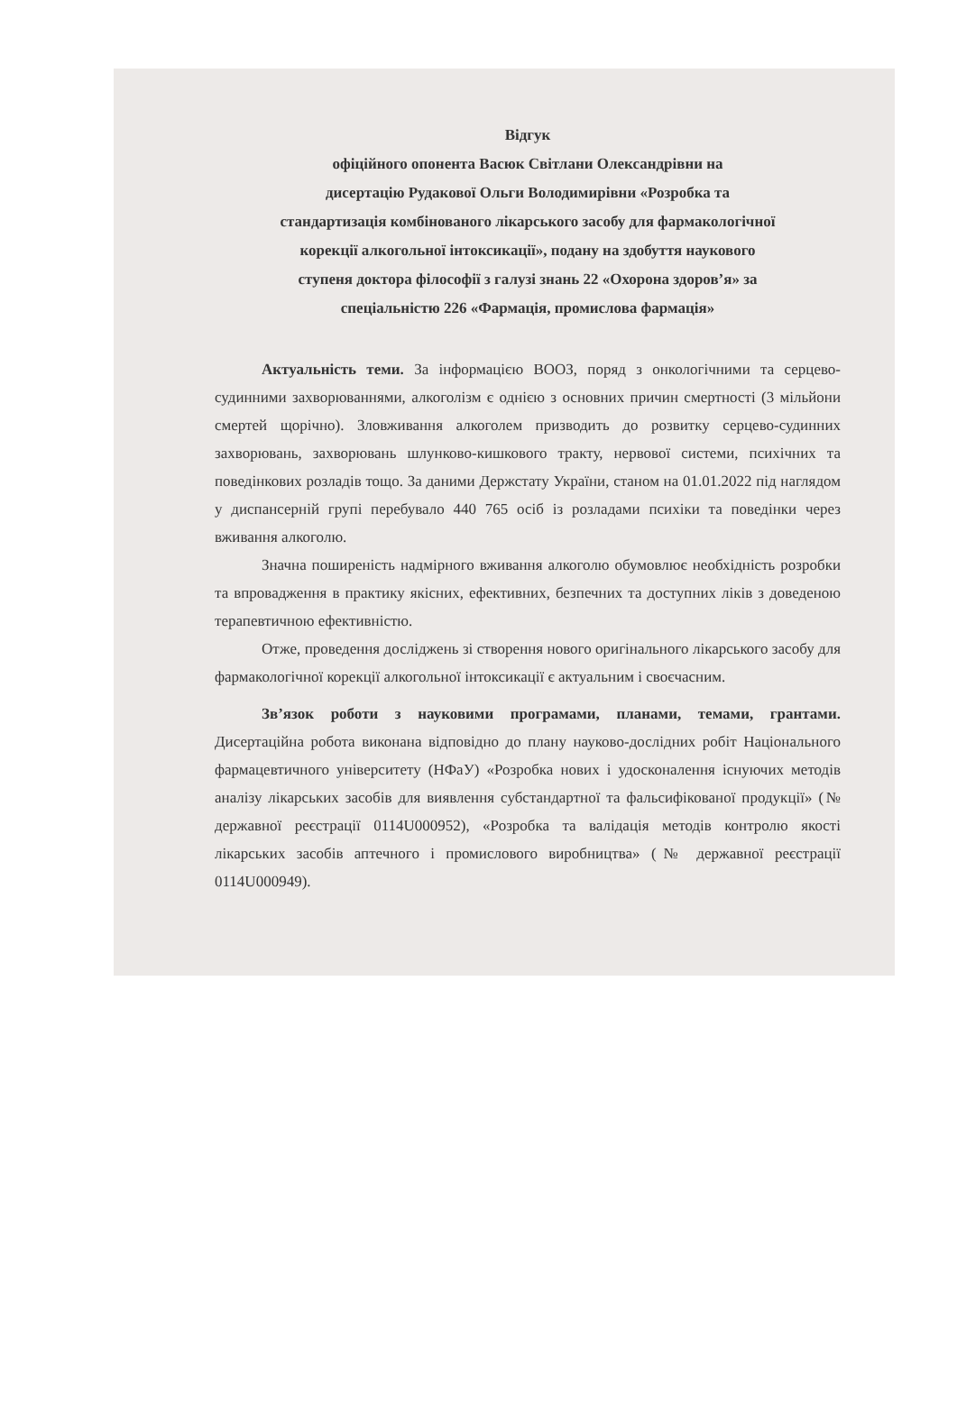Відгук
офіційного опонента Васюк Світлани Олександрівни на
дисертацію Рудакової Ольги Володимирівни «Розробка та
стандартизація комбінованого лікарського засобу для фармакологічної
корекції алкогольної інтоксикації», подану на здобуття наукового
ступеня доктора філософії з галузі знань 22 «Охорона здоров’я» за
спеціальністю 226 «Фармація, промислова фармація»
Актуальність теми. За інформацією ВООЗ, поряд з онкологічними та серцево-судинними захворюваннями, алкоголізм є однією з основних причин смертності (3 мільйони смертей щорічно). Зловживання алкоголем призводить до розвитку серцево-судинних захворювань, захворювань шлунково-кишкового тракту, нервової системи, психічних та поведінкових розладів тощо. За даними Держстату України, станом на 01.01.2022 під наглядом у диспансерній групі перебувало 440 765 осіб із розладами психіки та поведінки через вживання алкоголю.
Значна поширеність надмірного вживання алкоголю обумовлює необхідність розробки та впровадження в практику якісних, ефективних, безпечних та доступних ліків з доведеною терапевтичною ефективністю.
Отже, проведення досліджень зі створення нового оригінального лікарського засобу для фармакологічної корекції алкогольної інтоксикації є актуальним і своєчасним.
Зв’язок роботи з науковими програмами, планами, темами, грантами. Дисертаційна робота виконана відповідно до плану науково-дослідних робіт Національного фармацевтичного університету (НФаУ) «Розробка нових і удосконалення існуючих методів аналізу лікарських засобів для виявлення субстандартної та фальсифікованої продукції» (№ державної реєстрації 0114U000952), «Розробка та валідація методів контролю якості лікарських засобів аптечного і промислового виробництва» (№ державної реєстрації 0114U000949).